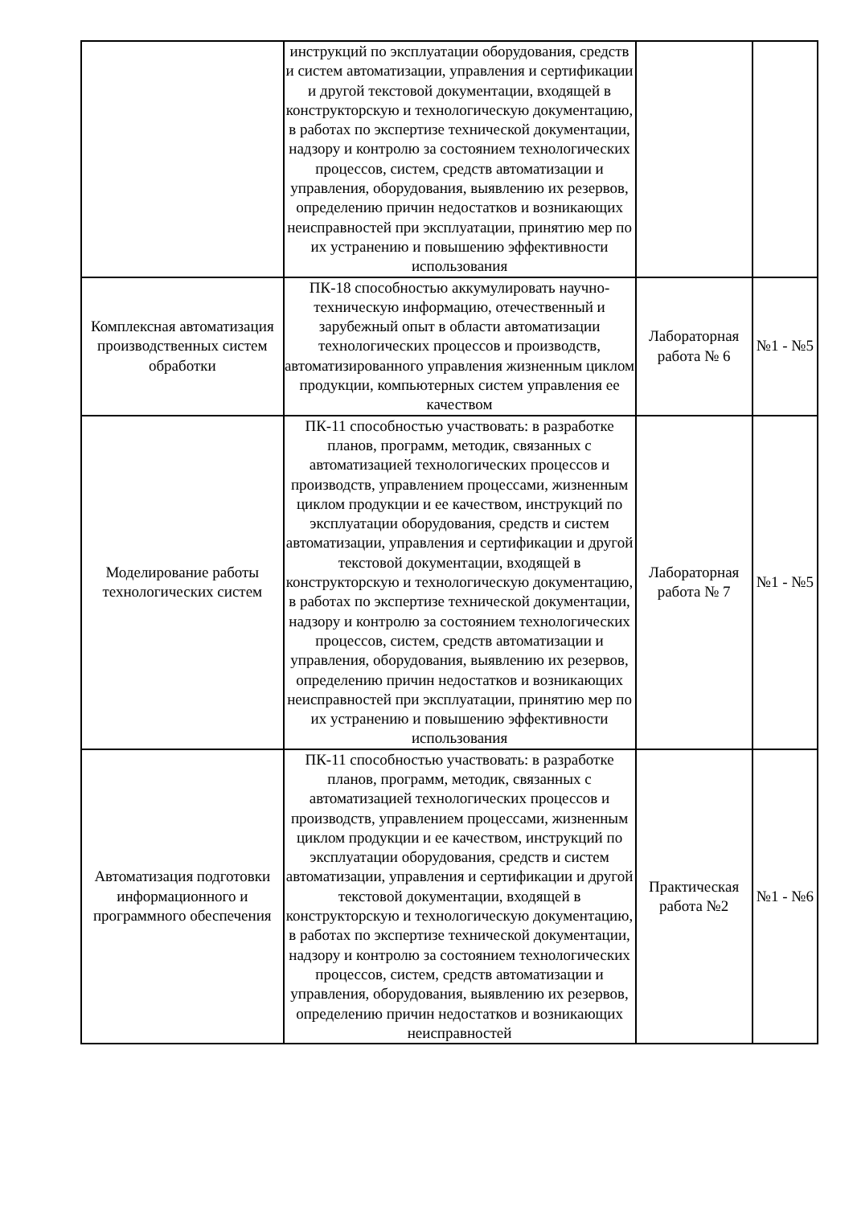| | инструкций по эксплуатации оборудования, средств и систем автоматизации, управления и сертификации и другой текстовой документации, входящей в конструкторскую и технологическую документацию, в работах по экспертизе технической документации, надзору и контролю за состоянием технологических процессов, систем, средств автоматизации и управления, оборудования, выявлению их резервов, определению причин недостатков и возникающих неисправностей при эксплуатации, принятию мер по их устранению и повышению эффективности использования | | |
| Комплексная автоматизация производственных систем обработки | ПК-18 способностью аккумулировать научно-техническую информацию, отечественный и зарубежный опыт в области автоматизации технологических процессов и производств, автоматизированного управления жизненным циклом продукции, компьютерных систем управления ее качеством | Лабораторная работа № 6 | №1 - №5 |
| Моделирование работы технологических систем | ПК-11 способностью участвовать: в разработке планов, программ, методик, связанных с автоматизацией технологических процессов и производств, управлением процессами, жизненным циклом продукции и ее качеством, инструкций по эксплуатации оборудования, средств и систем автоматизации, управления и сертификации и другой текстовой документации, входящей в конструкторскую и технологическую документацию, в работах по экспертизе технической документации, надзору и контролю за состоянием технологических процессов, систем, средств автоматизации и управления, оборудования, выявлению их резервов, определению причин недостатков и возникающих неисправностей при эксплуатации, принятию мер по их устранению и повышению эффективности использования | Лабораторная работа № 7 | №1 - №5 |
| Автоматизация подготовки информационного и программного обеспечения | ПК-11 способностью участвовать: в разработке планов, программ, методик, связанных с автоматизацией технологических процессов и производств, управлением процессами, жизненным циклом продукции и ее качеством, инструкций по эксплуатации оборудования, средств и систем автоматизации, управления и сертификации и другой текстовой документации, входящей в конструкторскую и технологическую документацию, в работах по экспертизе технической документации, надзору и контролю за состоянием технологических процессов, систем, средств автоматизации и управления, оборудования, выявлению их резервов, определению причин недостатков и возникающих неисправностей | Практическая работа №2 | №1 - №6 |